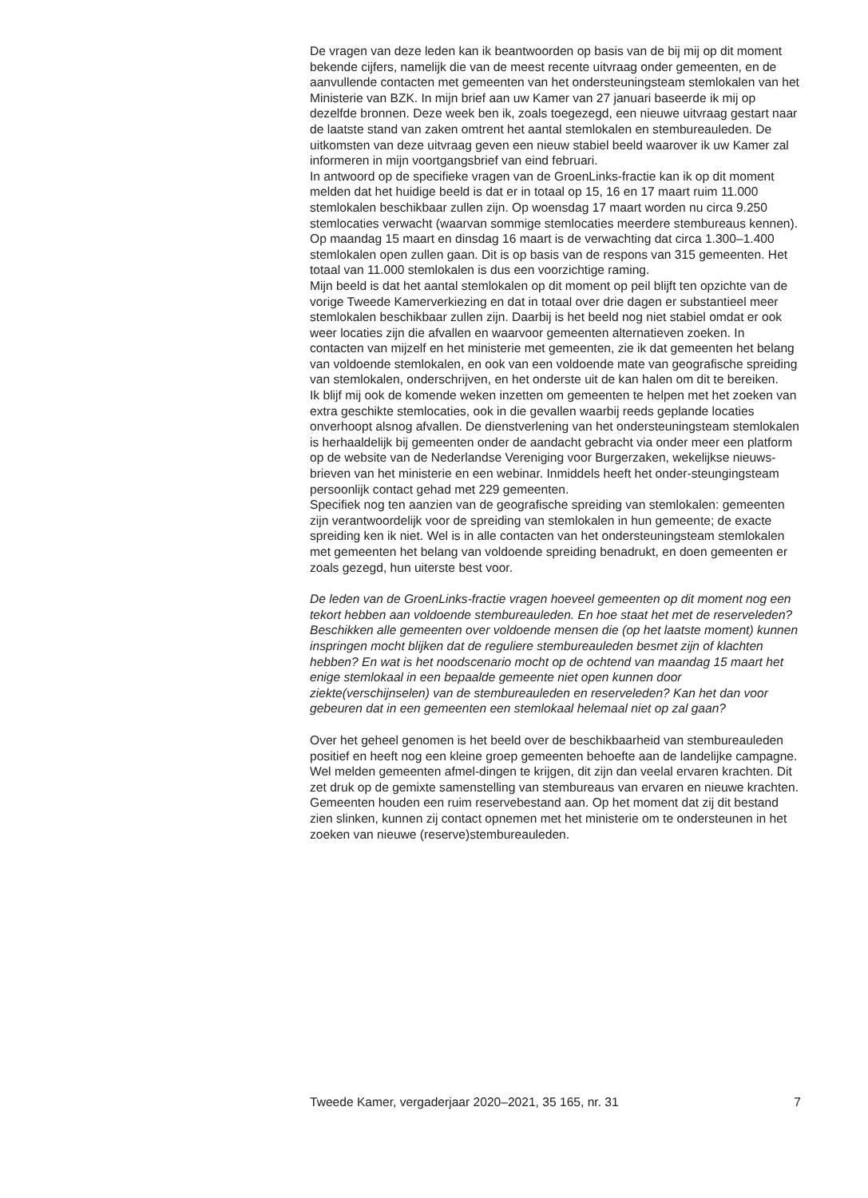De vragen van deze leden kan ik beantwoorden op basis van de bij mij op dit moment bekende cijfers, namelijk die van de meest recente uitvraag onder gemeenten, en de aanvullende contacten met gemeenten van het ondersteuningsteam stemlokalen van het Ministerie van BZK. In mijn brief aan uw Kamer van 27 januari baseerde ik mij op dezelfde bronnen. Deze week ben ik, zoals toegezegd, een nieuwe uitvraag gestart naar de laatste stand van zaken omtrent het aantal stemlokalen en stembureauleden. De uitkomsten van deze uitvraag geven een nieuw stabiel beeld waarover ik uw Kamer zal informeren in mijn voortgangsbrief van eind februari.
In antwoord op de specifieke vragen van de GroenLinks-fractie kan ik op dit moment melden dat het huidige beeld is dat er in totaal op 15, 16 en 17 maart ruim 11.000 stemlokalen beschikbaar zullen zijn. Op woensdag 17 maart worden nu circa 9.250 stemlocaties verwacht (waarvan sommige stemlocaties meerdere stembureaus kennen). Op maandag 15 maart en dinsdag 16 maart is de verwachting dat circa 1.300–1.400 stemlokalen open zullen gaan. Dit is op basis van de respons van 315 gemeenten. Het totaal van 11.000 stemlokalen is dus een voorzichtige raming.
Mijn beeld is dat het aantal stemlokalen op dit moment op peil blijft ten opzichte van de vorige Tweede Kamerverkiezing en dat in totaal over drie dagen er substantieel meer stemlokalen beschikbaar zullen zijn. Daarbij is het beeld nog niet stabiel omdat er ook weer locaties zijn die afvallen en waarvoor gemeenten alternatieven zoeken. In contacten van mijzelf en het ministerie met gemeenten, zie ik dat gemeenten het belang van voldoende stemlokalen, en ook van een voldoende mate van geografische spreiding van stemlokalen, onderschrijven, en het onderste uit de kan halen om dit te bereiken.
Ik blijf mij ook de komende weken inzetten om gemeenten te helpen met het zoeken van extra geschikte stemlocaties, ook in die gevallen waarbij reeds geplande locaties onverhoopt alsnog afvallen. De dienstverlening van het ondersteuningsteam stemlokalen is herhaaldelijk bij gemeenten onder de aandacht gebracht via onder meer een platform op de website van de Nederlandse Vereniging voor Burgerzaken, wekelijkse nieuws-brieven van het ministerie en een webinar. Inmiddels heeft het onder-steungingsteam persoonlijk contact gehad met 229 gemeenten.
Specifiek nog ten aanzien van de geografische spreiding van stemlokalen: gemeenten zijn verantwoordelijk voor de spreiding van stemlokalen in hun gemeente; de exacte spreiding ken ik niet. Wel is in alle contacten van het ondersteuningsteam stemlokalen met gemeenten het belang van voldoende spreiding benadrukt, en doen gemeenten er zoals gezegd, hun uiterste best voor.
De leden van de GroenLinks-fractie vragen hoeveel gemeenten op dit moment nog een tekort hebben aan voldoende stembureauleden. En hoe staat het met de reserveleden? Beschikken alle gemeenten over voldoende mensen die (op het laatste moment) kunnen inspringen mocht blijken dat de reguliere stembureauleden besmet zijn of klachten hebben? En wat is het noodscenario mocht op de ochtend van maandag 15 maart het enige stemlokaal in een bepaalde gemeente niet open kunnen door ziekte(verschijnselen) van de stembureauleden en reserveleden? Kan het dan voor gebeuren dat in een gemeenten een stemlokaal helemaal niet op zal gaan?
Over het geheel genomen is het beeld over de beschikbaarheid van stembureauleden positief en heeft nog een kleine groep gemeenten behoefte aan de landelijke campagne. Wel melden gemeenten afmel-dingen te krijgen, dit zijn dan veelal ervaren krachten. Dit zet druk op de gemixte samenstelling van stembureaus van ervaren en nieuwe krachten. Gemeenten houden een ruim reservebestand aan. Op het moment dat zij dit bestand zien slinken, kunnen zij contact opnemen met het ministerie om te ondersteunen in het zoeken van nieuwe (reserve)stembureauleden.
Tweede Kamer, vergaderjaar 2020–2021, 35 165, nr. 31 7